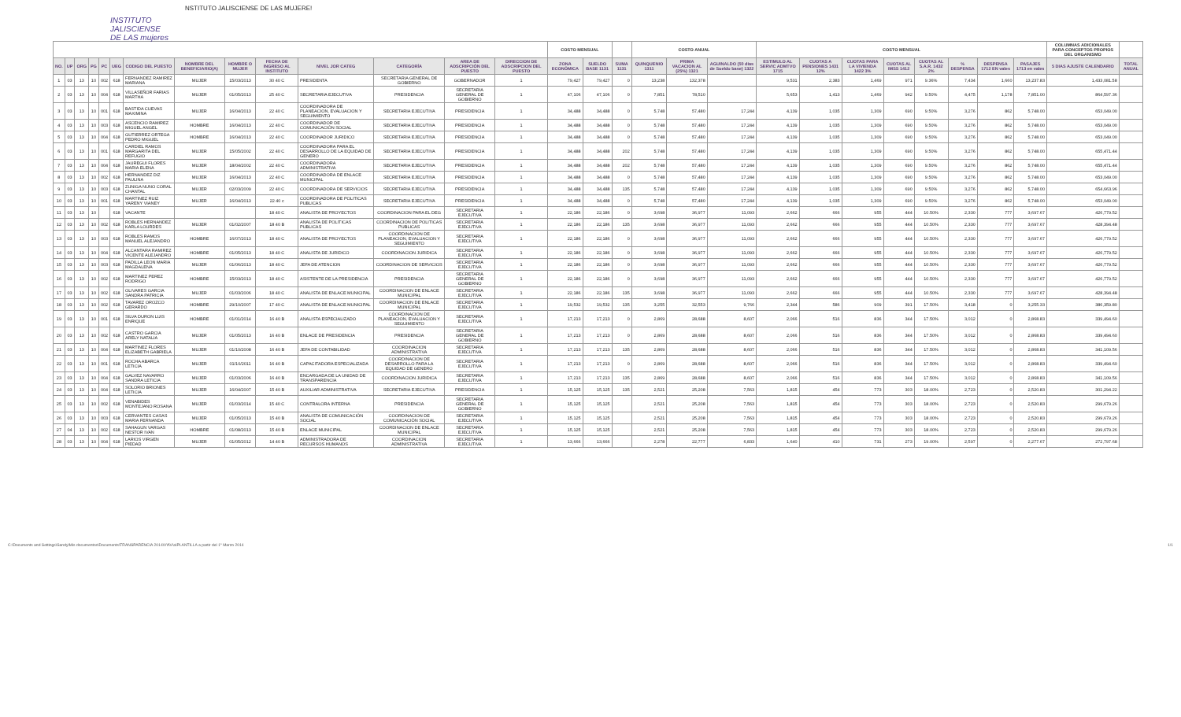INSTITUTO JALISCIENSE DE LAS mujeres
NSTITUTO JALISCIENSE DE LAS MUJERE!
| | | | | | | | | | | | | | | COSTO MENSUAL | | | COSTO ANUAL | | | COSTO MENSUAL | | | | | | | | COLUMNAS ADICIONALES PARA CONCEPTOS PROPIOS DEL ORGANISMO | |
| --- | --- | --- | --- | --- | --- | --- | --- | --- | --- | --- | --- | --- | --- | --- | --- | --- | --- | --- | --- | --- | --- | --- | --- | --- | --- | --- | --- | --- | --- |
| NO. | UP | ORG | PG | PC | UEG | CODIGO DEL PUESTO | NOMBRE DEL BENEFICIARIO(A) | HOMBRE O MUJER | FECHA DE INGRESO AL INSTITUTO | NIVEL JOR CATEG | CATEGORÍA | AREA DE ADSCRIPCIÓN DEL PUESTO | DIRECCION DE ADSCRIPCION DEL PUESTO | ZONA ECONÓMICA | SUELDO BASE 1131 | SUMA 1131 | QUINQUENIO 1311 | PRIMA VACACION AL (25%) 1321 | AGUINALDO (50 días de Sueldo base) 1322 | ESTIMULO AL SERVIC ADMTVO 1715 | CUOTAS A PENSIONES 1431 12% | CUOTAS PARA LA VIVIENDA 1422 3% | CUOTAS AL IMSS 1412 | CUOTAS AL S.A.R. 1432 2% | % DESPENSA | DESPENSA 1712 EN vales | PASAJES 1713 en vales | 5 DIAS AJUSTE CALENDARIO | TOTAL ANUAL |
| 1 | 03 | 13 | 10 | 002 | 618 | FERNANDEZ RAMIREZ MARIANA | MUJER | 15/03/2013 | 30 40 C | PRESIDENTA | SECRETARIA GENERAL DE GOBIERNO | GOBERNADOR | 1 | 79,427 | 79,427 | 0 | 13,238 | 132,378 | | 9,531 | 2,383 | 1,469 | 971 | 9.36% | 7,434 | 1,660 | 13,237.83 | 1,433,081.58 | |
| 2 | 03 | 13 | 10 | 004 | 618 | VILLASEÑOR FARIAS MARTHA | MUJER | 01/05/2013 | 25 40 C | SECRETARIA EJECUTIVA | PRESIDENCIA | SECRETARIA GENERAL DE GOBIERNO | 1 | 47,106 | 47,106 | 0 | 7,851 | 78,510 | | 5,653 | 1,413 | 1,469 | 942 | 9.50% | 4,475 | 1,178 | 7,851.00 | 864,597.36 | |
| 3 | 03 | 13 | 10 | 001 | 618 | BASTIDA CUEVAS MAXIMINA | MUJER | 16/04/2013 | 22 40 C | COORDINADORA DE PLANEACION, EVALUACION Y SEGUIMIENTO | SECRETARIA EJECUTIVA | PRESIDENCIA | 1 | 34,488 | 34,488 | 0 | 5,748 | 57,480 | 17,244 | 4,139 | 1,035 | 1,309 | 690 | 9.50% | 3,276 | 862 | 5,748.00 | 653,049.00 | |
| 4 | 03 | 13 | 10 | 003 | 618 | ASCENCIO RAMIREZ MIGUEL ANGEL | HOMBRE | 16/04/2013 | 22 40 C | COORDINADOR DE COMUNICACIÓN SOCIAL | SECRETARIA EJECUTIVA | PRESIDENCIA | 1 | 34,488 | 34,488 | 0 | 5,748 | 57,480 | 17,244 | 4,139 | 1,035 | 1,309 | 690 | 9.50% | 3,276 | 862 | 5,748.00 | 653,049.00 | |
| 5 | 03 | 13 | 10 | 004 | 618 | GUTIERREZ ORTEGA PEDRO MIGUEL | HOMBRE | 16/04/2013 | 22 40 C | COORDINADOR JURIDICO | SECRETARIA EJECUTIVA | PRESIDENCIA | 1 | 34,488 | 34,488 | 0 | 5,748 | 57,480 | 17,244 | 4,139 | 1,035 | 1,309 | 690 | 9.50% | 3,276 | 862 | 5,748.00 | 653,049.00 | |
| 6 | 03 | 13 | 10 | 001 | 618 | CARDIEL RAMOS MARGARITA DEL REFUGIO | MUJER | 15/05/2002 | 22 40 C | COORDINADORA PARA EL DESARROLLO DE LA EQUIDAD DE GENERO | SECRETARIA EJECUTIVA | PRESIDENCIA | 1 | 34,488 | 34,488 | 202 | 5,748 | 57,480 | 17,244 | 4,139 | 1,035 | 1,309 | 690 | 9.50% | 3,276 | 862 | 5,748.00 | 655,471.44 | |
| 7 | 03 | 13 | 10 | 004 | 618 | JAUREGUI FLORES MARIA ELENA | MUJER | 18/04/2002 | 22 40 C | COORDINADORA ADMINISTRATIVA | SECRETARIA EJECUTIVA | PRESIDENCIA | 1 | 34,488 | 34,488 | 202 | 5,748 | 57,480 | 17,244 | 4,139 | 1,035 | 1,309 | 690 | 9.50% | 3,276 | 862 | 5,748.00 | 655,471.44 | |
| 8 | 03 | 13 | 10 | 002 | 618 | HERNANDEZ DIZ PAULINA | MUJER | 16/04/2013 | 22 40 C | COORDINADORA DE ENLACE MUNICIPAL | SECRETARIA EJECUTIVA | PRESIDENCIA | 1 | 34,488 | 34,488 | 0 | 5,748 | 57,480 | 17,244 | 4,139 | 1,035 | 1,309 | 690 | 9.50% | 3,276 | 862 | 5,748.00 | 653,049.00 | |
| 9 | 03 | 13 | 10 | 003 | 618 | ZUNIGA NUNO CORAL CHANTAL | MUJER | 02/03/2009 | 22 40 C | COORDINADORA DE SERVICIOS | SECRETARIA EJECUTIVA | PRESIDENCIA | 1 | 34,488 | 34,488 | 135 | 5,748 | 57,480 | 17,244 | 4,139 | 1,035 | 1,309 | 690 | 9.50% | 3,276 | 862 | 5,748.00 | 654,663.96 | |
| 10 | 03 | 13 | 10 | 001 | 618 | MARTINEZ RUIZ YARENY VIANEY | MUJER | 16/04/2013 | 22 40 c | COORDINADORA DE POLITICAS PUBLICAS | SECRETARIA EJECUTIVA | PRESIDENCIA | 1 | 34,488 | 34,488 | 0 | 5,748 | 57,480 | 17,244 | 4,139 | 1,035 | 1,309 | 690 | 9.50% | 3,276 | 862 | 5,748.00 | 653,049.00 | |
| 11 | 03 | 13 | 10 | | 618 | VACANTE | | | 18 40 C | ANALISTA DE PROYECTOS | COORDINACION PARA EL DEG | SECRETARIA EJECUTIVA | 1 | 22,186 | 22,186 | 0 | 3,698 | 36,977 | 11,093 | 2,662 | 666 | 955 | 444 | 10.50% | 2,330 | 777 | 3,697.67 | 426,779.52 | |
| 12 | 03 | 13 | 10 | 002 | 618 | ROBLES HERNANDEZ KARLA LOURDES | MUJER | 01/02/2007 | 18 40 B | ANALISTA DE POLITICAS PUBLICAS | COORDINACION DE POLITICAS PUBLICAS | SECRETARIA EJECUTIVA | 1 | 22,186 | 22,186 | 135 | 3,698 | 36,977 | 11,093 | 2,662 | 666 | 955 | 444 | 10.50% | 2,330 | 777 | 3,697.67 | 428,394.48 | |
| 13 | 03 | 13 | 10 | 003 | 618 | ROBLES RAMOS MANUEL ALEJANDRO | HOMBRE | 16/07/2013 | 18 40 C | ANALISTA DE PROYECTOS | COORDINACION DE PLANEACION, EVALUACION Y SEGUIMIENTO | SECRETARIA EJECUTIVA | 1 | 22,186 | 22,186 | 0 | 3,698 | 36,977 | 11,093 | 2,662 | 666 | 955 | 444 | 10.50% | 2,330 | 777 | 3,697.67 | 426,779.52 | |
| 14 | 03 | 13 | 10 | 004 | 618 | ALCANTARA RAMIREZ VICENTE ALEJANDRO | HOMBRE | 01/05/2013 | 18 40 C | ANALISTA DE JURIDICO | COORDINACION JURIDICA | SECRETARIA EJECUTIVA | 1 | 22,186 | 22,186 | 0 | 3,698 | 36,977 | 11,093 | 2,662 | 666 | 955 | 444 | 10.50% | 2,330 | 777 | 3,697.67 | 426,779.52 | |
| 15 | 03 | 13 | 10 | 003 | 618 | PADILLA LEON MARIA MAGDALENA | MUJER | 01/06/2013 | 18 40 C | JEFA DE ATENCION | COORDINACION DE SERVICIOS | SECRETARIA EJECUTIVA | 1 | 22,186 | 22,186 | 0 | 3,698 | 36,977 | 11,093 | 2,662 | 666 | 955 | 444 | 10.50% | 2,330 | 777 | 3,697.67 | 426,779.52 | |
| 16 | 03 | 13 | 10 | 002 | 618 | MARTINEZ PEREZ RODRIGO | HOMBRE | 15/03/2013 | 18 40 C | ASISTENTE DE LA PRESIDENCIA | PRESIDENCIA | SECRETARIA GENERAL DE GOBIERNO | 1 | 22,186 | 22,186 | 0 | 3,698 | 36,977 | 11,093 | 2,662 | 666 | 955 | 444 | 10.50% | 2,330 | 777 | 3,697.67 | 426,779.52 | |
| 17 | 03 | 13 | 10 | 002 | 618 | OLIVARES GARCIA SANDRA PATRICIA | MUJER | 01/03/2006 | 18 40 C | ANALISTA DE ENLACE MUNICIPAL | COORDINACION DE ENLACE MUNICIPAL | SECRETARIA EJECUTIVA | 1 | 22,186 | 22,186 | 135 | 3,698 | 36,977 | 11,093 | 2,662 | 666 | 955 | 444 | 10.50% | 2,330 | 777 | 3,697.67 | 428,394.48 | |
| 18 | 03 | 13 | 10 | 002 | 618 | TAVAREZ OROZCO GERARDO | HOMBRE | 29/10/2007 | 17 40 C | ANALISTA DE ENLACE MUNICIPAL | COORDINACION DE ENLACE MUNICIPAL | SECRETARIA EJECUTIVA | 1 | 19,532 | 19,532 | 135 | 3,255 | 32,553 | 9,766 | 2,344 | 586 | 909 | 391 | 17.50% | 3,418 | 0 | 3,255.33 | 386,359.80 | |
| 19 | 03 | 13 | 10 | 001 | 618 | SILVA DURON LUIS ENRIQUE | HOMBRE | 01/01/2014 | 16 40 B | ANALISTA ESPECIALIZADO | COORDINACION DE PLANEACION, EVALUACION Y SEGUIMIENTO | SECRETARIA EJECUTIVA | 1 | 17,213 | 17,213 | 0 | 2,869 | 28,688 | 8,607 | 2,066 | 516 | 836 | 344 | 17.50% | 3,012 | 0 | 2,868.83 | 339,494.60 | |
| 20 | 03 | 13 | 10 | 002 | 618 | CASTRO GARCIA ARELY NATALIA | MUJER | 01/05/2013 | 16 40 B | ENLACE DE PRESIDENCIA | PRESIDENCIA | SECRETARIA GENERAL DE GOBIERNO | 1 | 17,213 | 17,213 | 0 | 2,869 | 28,688 | 8,607 | 2,066 | 516 | 836 | 344 | 17.50% | 3,012 | 0 | 2,868.83 | 339,494.60 | |
| 21 | 03 | 13 | 10 | 004 | 618 | MARTINEZ FLORES ELIZABETH GABRIELA | MUJER | 01/10/2008 | 16 40 B | JEFA DE CONTABILIDAD | COORDINACION ADMINISTRATIVA | SECRETARIA EJECUTIVA | 1 | 17,213 | 17,213 | 135 | 2,869 | 28,688 | 8,607 | 2,066 | 516 | 836 | 344 | 17.50% | 3,012 | 0 | 2,868.83 | 341,109.56 | |
| 22 | 03 | 13 | 10 | 001 | 618 | ROCHA ABARCA LETICIA | MUJER | 01/10/2011 | 16 40 B | CAPACITADORA ESPECIALIZADA | COORDINACION DE DESARROLLO PARA LA EQUIDAD DE GENERO | SECRETARIA EJECUTIVA | 1 | 17,213 | 17,213 | 0 | 2,869 | 28,688 | 8,607 | 2,066 | 516 | 836 | 344 | 17.50% | 3,012 | 0 | 2,868.83 | 339,494.60 | |
| 23 | 03 | 13 | 10 | 004 | 618 | GALVEZ NAVARRO SANDRA LETICIA | MUJER | 01/03/2006 | 16 40 B | ENCARGADA DE LA UNIDAD DE TRANSPARENCIA | COORDINACION JURIDICA | SECRETARIA EJECUTIVA | 1 | 17,213 | 17,213 | 135 | 2,869 | 28,688 | 8,607 | 2,066 | 516 | 836 | 344 | 17.50% | 3,012 | 0 | 2,868.83 | 341,109.56 | |
| 24 | 03 | 13 | 10 | 004 | 618 | SOLORIO BRIONES LETICIA | MUJER | 16/04/2007 | 15 40 B | AUXILIAR ADMINISTRATIVA | SECRETARIA EJECUTIVA | PRESIDENCIA | 1 | 15,125 | 15,125 | 135 | 2,521 | 25,208 | 7,563 | 1,815 | 454 | 773 | 303 | 18.00% | 2,723 | 0 | 2,520.83 | 301,294.22 | |
| 25 | 03 | 13 | 10 | 002 | 618 | VENABIDES MONTEJANO ROSANA | MUJER | 01/03/2014 | 15 40 C | CONTRALORA INTERNA | PRESIDENCIA | SECRETARIA GENERAL DE GOBIERNO | 1 | 15,125 | 15,125 | | 2,521 | 25,208 | 7,563 | 1,815 | 454 | 773 | 303 | 18.00% | 2,723 | 0 | 2,520.83 | 299,679.26 | |
| 26 | 03 | 13 | 10 | 003 | 618 | CERVANTES CASAS MARIA FERNANDA | MUJER | 01/05/2013 | 15 40 B | ANALISTA DE COMUNICACIÓN SOCIAL | COORDINACION DE COMUNICACIÓN SOCIAL | SECRETARIA EJECUTIVA | 1 | 15,125 | 15,125 | | 2,521 | 25,208 | 7,563 | 1,815 | 454 | 773 | 303 | 18.00% | 2,723 | 0 | 2,520.83 | 299,679.26 | |
| 27 | 04 | 13 | 10 | 002 | 618 | SAHAGUN VARGAS NESTOR IVAN | HOMBRE | 01/08/2013 | 15 40 B | ENLACE MUNICIPAL | COORDINACION DE ENLACE MUNICIPAL | SECRETARIA EJECUTIVA | 1 | 15,125 | 15,125 | | 2,521 | 25,208 | 7,563 | 1,815 | 454 | 773 | 303 | 18.00% | 2,723 | 0 | 2,520.83 | 299,679.26 | |
| 28 | 03 | 13 | 10 | 004 | 618 | LARIOS VIRGEN PIEDAD | MUJER | 01/05/2012 | 14 40 B | ADMINISTRADORA DE RECURSOS HUMANOS | COORDINACION ADMINISTRATIVA | SECRETARIA EJECUTIVA | 1 | 13,666 | 13,666 | | 2,278 | 22,777 | 6,833 | 1,640 | 410 | 731 | 273 | 19.00% | 2,597 | 0 | 2,277.67 | 272,797.68 | |
C:\Documents and Settings\Sandy\Mis documentos\Documents\TRANSPARENCIA 2014\V\f\V\a\PLANTILLA a partir del 1° Marzo 2014 1/1